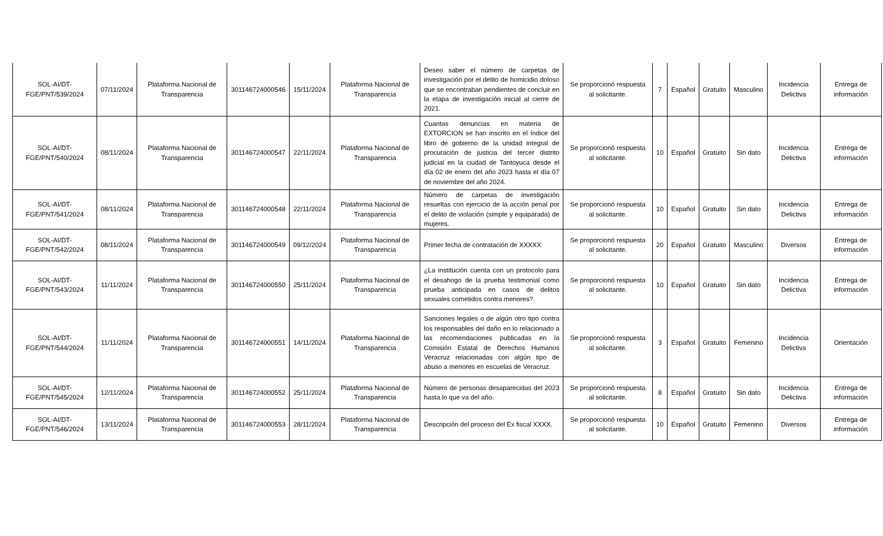| SOL-AI/DT- FGE/PNT/539/2024 | 07/11/2024 | Plataforma Nacional de Transparencia | 301146724000546 | 15/11/2024 | Plataforma Nacional de Transparencia | Deseo saber el número de carpetas de investigación por el delito de homicidio doloso que se encontraban pendientes de concluir en la etapa de investigación inicial al cierre de 2021. | Se proporcionó respuesta al solicitante. | 7 | Español | Gratuito | Masculino | Incidencia Delictiva | Entrega de información |
| SOL-AI/DT- FGE/PNT/540/2024 | 08/11/2024 | Plataforma Nacional de Transparencia | 301146724000547 | 22/11/2024 | Plataforma Nacional de Transparencia | Cuantas denuncias en materia de EXTORCION se han inscrito en el índice del libro de gobierno de la unidad integral de procuración de justicia del tercer distrito judicial en la ciudad de Tantoyuca desde el día 02 de enero del año 2023 hasta el día 07 de noviembre del año 2024. | Se proporcionó respuesta al solicitante. | 10 | Español | Gratuito | Sin dato | Incidencia Delictiva | Entrega de información |
| SOL-AI/DT- FGE/PNT/541/2024 | 08/11/2024 | Plataforma Nacional de Transparencia | 301146724000548 | 22/11/2024 | Plataforma Nacional de Transparencia | Número de carpetas de investigación resueltas con ejercicio de la acción penal por el delito de violación (simple y equiparada) de mujeres. | Se proporcionó respuesta al solicitante. | 10 | Español | Gratuito | Sin dato | Incidencia Delictiva | Entrega de información |
| SOL-AI/DT- FGE/PNT/542/2024 | 08/11/2024 | Plataforma Nacional de Transparencia | 301146724000549 | 09/12/2024 | Plataforma Nacional de Transparencia | Primer fecha de contratación de XXXXX | Se proporcionó respuesta al solicitante. | 20 | Español | Gratuito | Masculino | Diversos | Entrega de información |
| SOL-AI/DT- FGE/PNT/543/2024 | 11/11/2024 | Plataforma Nacional de Transparencia | 301146724000550 | 25/11/2024 | Plataforma Nacional de Transparencia | ¿La institución cuenta con un protocolo para el desahogo de la prueba testimonial como prueba anticipada en casos de delitos sexuales cometidos contra menores?. | Se proporcionó respuesta al solicitante. | 10 | Español | Gratuito | Sin dato | Incidencia Delictiva | Entrega de información |
| SOL-AI/DT- FGE/PNT/544/2024 | 11/11/2024 | Plataforma Nacional de Transparencia | 301146724000551 | 14/11/2024 | Plataforma Nacional de Transparencia | Sanciones legales o de algún otro tipo contra los responsables del daño en lo relacionado a las recomendaciones publicadas en la Comisión Estatal de Derechos Humanos Veracruz relacionadas con algún tipo de abuso a menores en escuelas de Veracruz. | Se proporcionó respuesta al solicitante. | 3 | Español | Gratuito | Femenino | Incidencia Delictiva | Orientación |
| SOL-AI/DT- FGE/PNT/545/2024 | 12/11/2024 | Plataforma Nacional de Transparencia | 301146724000552 | 25/11/2024 | Plataforma Nacional de Transparencia | Número de personas desaparecidas del 2023 hasta lo que va del año. | Se proporcionó respuesta al solicitante. | 8 | Español | Gratuito | Sin dato | Incidencia Delictiva | Entrega de información |
| SOL-AI/DT- FGE/PNT/546/2024 | 13/11/2024 | Plataforma Nacional de Transparencia | 301146724000553 | 28/11/2024 | Plataforma Nacional de Transparencia | Descripción del proceso del Ex fiscal XXXX. | Se proporcionó respuesta al solicitante. | 10 | Español | Gratuito | Femenino | Diversos | Entrega de información |